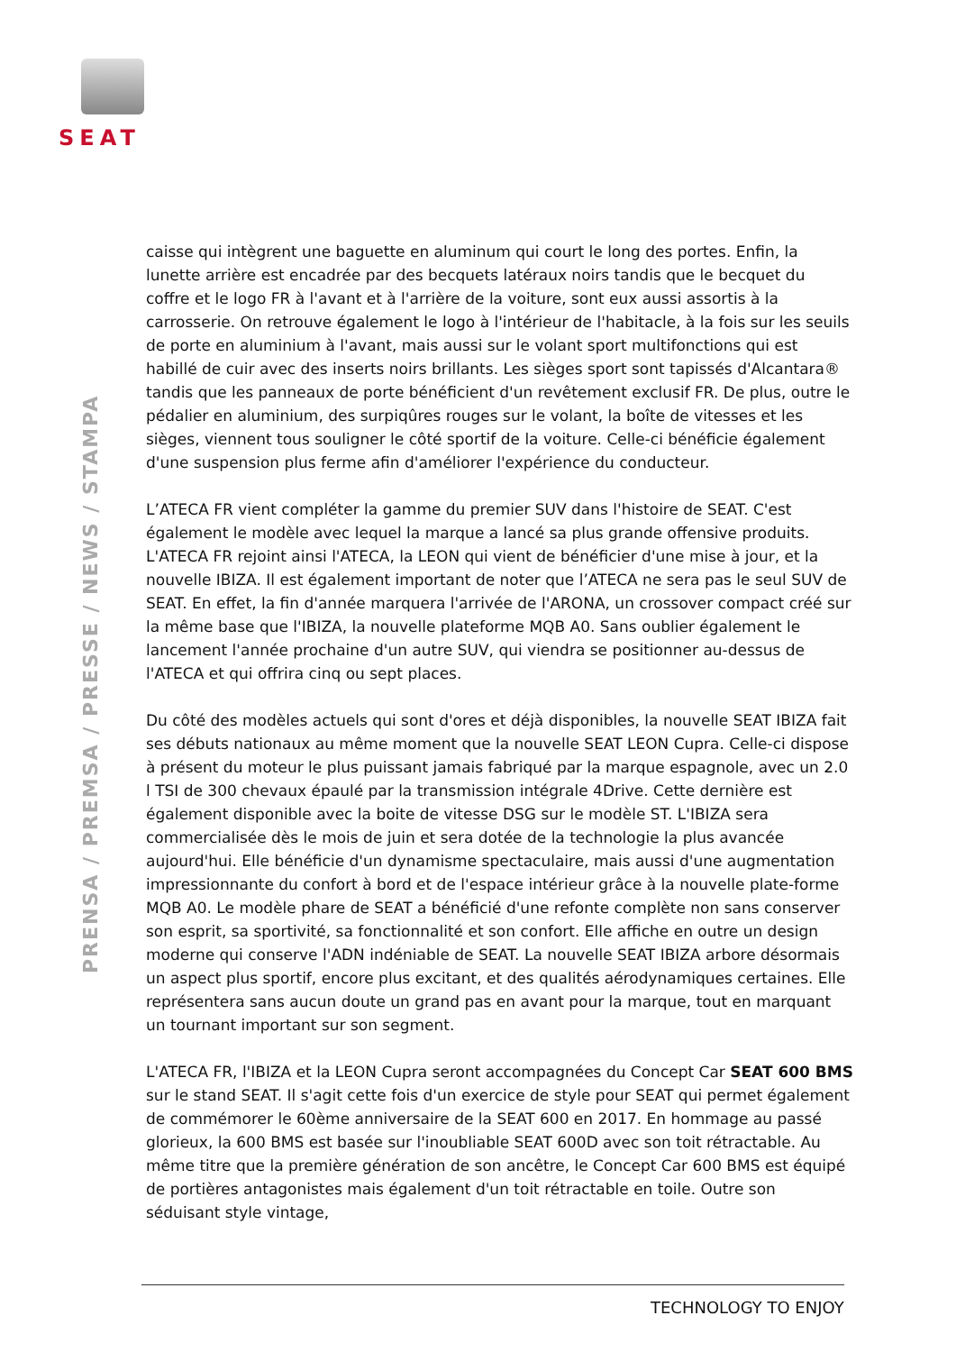SEAT
PRENSA / PREMSA / PRESSE / NEWS / STAMPA
caisse qui intègrent une baguette en aluminum qui court le long des portes. Enfin, la lunette arrière est encadrée par des becquets latéraux noirs tandis que le becquet du coffre et le logo FR à l'avant et à l'arrière de la voiture, sont eux aussi assortis à la carrosserie. On retrouve également le logo à l'intérieur de l'habitacle, à la fois sur les seuils de porte en aluminium à l'avant, mais aussi sur le volant sport multifonctions qui est habillé de cuir avec des inserts noirs brillants. Les sièges sport sont tapissés d'Alcantara® tandis que les panneaux de porte bénéficient d'un revêtement exclusif FR. De plus, outre le pédalier en aluminium, des surpiqûres rouges sur le volant, la boîte de vitesses et les sièges, viennent tous souligner le côté sportif de la voiture. Celle-ci bénéficie également d'une suspension plus ferme afin d'améliorer l'expérience du conducteur.
L’ATECA FR vient compléter la gamme du premier SUV dans l'histoire de SEAT. C'est également le modèle avec lequel la marque a lancé sa plus grande offensive produits. L'ATECA FR rejoint ainsi l'ATECA, la LEON qui vient de bénéficier d'une mise à jour, et la nouvelle IBIZA. Il est également important de noter que l’ATECA ne sera pas le seul SUV de SEAT. En effet, la fin d'année marquera l'arrivée de l'ARONA, un crossover compact créé sur la même base que l'IBIZA, la nouvelle plateforme MQB A0. Sans oublier également le lancement l'année prochaine d'un autre SUV, qui viendra se positionner au-dessus de l'ATECA et qui offrira cinq ou sept places.
Du côté des modèles actuels qui sont d'ores et déjà disponibles, la nouvelle SEAT IBIZA fait ses débuts nationaux au même moment que la nouvelle SEAT LEON Cupra. Celle-ci dispose à présent du moteur le plus puissant jamais fabriqué par la marque espagnole, avec un 2.0 l TSI de 300 chevaux épaulé par la transmission intégrale 4Drive. Cette dernière est également disponible avec la boite de vitesse DSG sur le modèle ST. L'IBIZA sera commercialisée dès le mois de juin et sera dotée de la technologie la plus avancée aujourd'hui. Elle bénéficie d'un dynamisme spectaculaire, mais aussi d'une augmentation impressionnante du confort à bord et de l'espace intérieur grâce à la nouvelle plate-forme MQB A0. Le modèle phare de SEAT a bénéficié d'une refonte complète non sans conserver son esprit, sa sportivité, sa fonctionnalité et son confort. Elle affiche en outre un design moderne qui conserve l'ADN indéniable de SEAT. La nouvelle SEAT IBIZA arbore désormais un aspect plus sportif, encore plus excitant, et des qualités aérodynamiques certaines. Elle représentera sans aucun doute un grand pas en avant pour la marque, tout en marquant un tournant important sur son segment.
L'ATECA FR, l'IBIZA et la LEON Cupra seront accompagnées du Concept Car SEAT 600 BMS sur le stand SEAT. Il s'agit cette fois d'un exercice de style pour SEAT qui permet également de commémorer le 60ème anniversaire de la SEAT 600 en 2017. En hommage au passé glorieux, la 600 BMS est basée sur l'inoubliable SEAT 600D avec son toit rétractable. Au même titre que la première génération de son ancêtre, le Concept Car 600 BMS est équipé de portières antagonistes mais également d'un toit rétractable en toile. Outre son séduisant style vintage,
TECHNOLOGY TO ENJOY